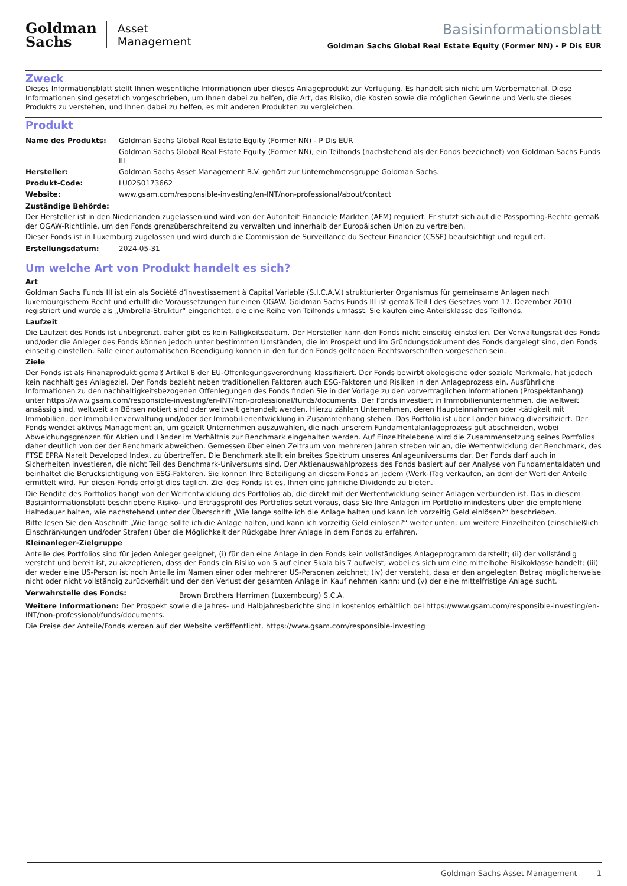Goldman
Sachs
Asset
Management
Basisinformationsblatt
Goldman Sachs Global Real Estate Equity (Former NN) - P Dis EUR
Zweck
Dieses Informationsblatt stellt Ihnen wesentliche Informationen über dieses Anlageprodukt zur Verfügung. Es handelt sich nicht um Werbematerial. Diese Informationen sind gesetzlich vorgeschrieben, um Ihnen dabei zu helfen, die Art, das Risiko, die Kosten sowie die möglichen Gewinne und Verluste dieses Produkts zu verstehen, und Ihnen dabei zu helfen, es mit anderen Produkten zu vergleichen.
Produkt
| Name des Produkts: | Goldman Sachs Global Real Estate Equity (Former NN) - P Dis EUR Goldman Sachs Global Real Estate Equity (Former NN), ein Teilfonds (nachstehend als der Fonds bezeichnet) von Goldman Sachs Funds III |
| Hersteller: | Goldman Sachs Asset Management B.V. gehört zur Unternehmensgruppe Goldman Sachs. |
| Produkt-Code: | LU0250173662 |
| Website: | www.gsam.com/responsible-investing/en-INT/non-professional/about/contact |
Zuständige Behörde:
Der Hersteller ist in den Niederlanden zugelassen und wird von der Autoriteit Financiële Markten (AFM) reguliert. Er stützt sich auf die Passporting-Rechte gemäß der OGAW-Richtlinie, um den Fonds grenzüberschreitend zu verwalten und innerhalb der Europäischen Union zu vertreiben.
Dieser Fonds ist in Luxemburg zugelassen und wird durch die Commission de Surveillance du Secteur Financier (CSSF) beaufsichtigt und reguliert.
| Erstellungsdatum: | 2024-05-31 |
Um welche Art von Produkt handelt es sich?
Art
Goldman Sachs Funds III ist ein als Société d’Investissement à Capital Variable (S.I.C.A.V.) strukturierter Organismus für gemeinsame Anlagen nach luxemburgischem Recht und erfüllt die Voraussetzungen für einen OGAW. Goldman Sachs Funds III ist gemäß Teil I des Gesetzes vom 17. Dezember 2010 registriert und wurde als „Umbrella-Struktur“ eingerichtet, die eine Reihe von Teilfonds umfasst. Sie kaufen eine Anteilsklasse des Teilfonds.
Laufzeit
Die Laufzeit des Fonds ist unbegrenzt, daher gibt es kein Fälligkeitsdatum. Der Hersteller kann den Fonds nicht einseitig einstellen. Der Verwaltungsrat des Fonds und/oder die Anleger des Fonds können jedoch unter bestimmten Umständen, die im Prospekt und im Gründungsdokument des Fonds dargelegt sind, den Fonds einseitig einstellen. Fälle einer automatischen Beendigung können in den für den Fonds geltenden Rechtsvorschriften vorgesehen sein.
Ziele
Der Fonds ist als Finanzprodukt gemäß Artikel 8 der EU-Offenlegungsverordnung klassifiziert. Der Fonds bewirbt ökologische oder soziale Merkmale, hat jedoch kein nachhaltiges Anlageziel. Der Fonds bezieht neben traditionellen Faktoren auch ESG-Faktoren und Risiken in den Anlageprozess ein. Ausführliche Informationen zu den nachhaltigkeitsbezogenen Offenlegungen des Fonds finden Sie in der Vorlage zu den vorvertraglichen Informationen (Prospektanhang) unter https://www.gsam.com/responsible-investing/en-INT/non-professional/funds/documents. Der Fonds investiert in Immobilienunternehmen, die weltweit ansässig sind, weltweit an Börsen notiert sind oder weltweit gehandelt werden. Hierzu zählen Unternehmen, deren Haupteinnahmen oder -tätigkeit mit Immobilien, der Immobilienverwaltung und/oder der Immobilienentwicklung in Zusammenhang stehen. Das Portfolio ist über Länder hinweg diversifiziert. Der Fonds wendet aktives Management an, um gezielt Unternehmen auszuwählen, die nach unserem Fundamentalanlageprozess gut abschneiden, wobei Abweichungsgrenzen für Aktien und Länder im Verhältnis zur Benchmark eingehalten werden. Auf Einzeltitelebene wird die Zusammensetzung seines Portfolios daher deutlich von der der Benchmark abweichen. Gemessen über einen Zeitraum von mehreren Jahren streben wir an, die Wertentwicklung der Benchmark, des FTSE EPRA Nareit Developed Index, zu übertreffen. Die Benchmark stellt ein breites Spektrum unseres Anlageuniversums dar. Der Fonds darf auch in Sicherheiten investieren, die nicht Teil des Benchmark-Universums sind. Der Aktienauswahlprozess des Fonds basiert auf der Analyse von Fundamentaldaten und beinhaltet die Berücksichtigung von ESG-Faktoren. Sie können Ihre Beteiligung an diesem Fonds an jedem (Werk-)Tag verkaufen, an dem der Wert der Anteile ermittelt wird. Für diesen Fonds erfolgt dies täglich. Ziel des Fonds ist es, Ihnen eine jährliche Dividende zu bieten.
Die Rendite des Portfolios hängt von der Wertentwicklung des Portfolios ab, die direkt mit der Wertentwicklung seiner Anlagen verbunden ist. Das in diesem Basisinformationsblatt beschriebene Risiko- und Ertragsprofil des Portfolios setzt voraus, dass Sie Ihre Anlagen im Portfolio mindestens über die empfohlene Haltedauer halten, wie nachstehend unter der Überschrift „Wie lange sollte ich die Anlage halten und kann ich vorzeitig Geld einlösen?“ beschrieben.
Bitte lesen Sie den Abschnitt „Wie lange sollte ich die Anlage halten, und kann ich vorzeitig Geld einlösen?“ weiter unten, um weitere Einzelheiten (einschließlich Einschränkungen und/oder Strafen) über die Möglichkeit der Rückgabe Ihrer Anlage in dem Fonds zu erfahren.
Kleinanleger-Zielgruppe
Anteile des Portfolios sind für jeden Anleger geeignet, (i) für den eine Anlage in den Fonds kein vollständiges Anlageprogramm darstellt; (ii) der vollständig versteht und bereit ist, zu akzeptieren, dass der Fonds ein Risiko von 5 auf einer Skala bis 7 aufweist, wobei es sich um eine mittelhohe Risikoklasse handelt; (iii) der weder eine US-Person ist noch Anteile im Namen einer oder mehrerer US-Personen zeichnet; (iv) der versteht, dass er den angelegten Betrag möglicherweise nicht oder nicht vollständig zurückerhält und der den Verlust der gesamten Anlage in Kauf nehmen kann; und (v) der eine mittelfristige Anlage sucht.
| Verwahrstelle des Fonds: | Brown Brothers Harriman (Luxembourg) S.C.A. |
Weitere Informationen: Der Prospekt sowie die Jahres- und Halbjahresberichte sind in kostenlos erhältlich bei https://www.gsam.com/responsible-investing/en-INT/non-professional/funds/documents.
Die Preise der Anteile/Fonds werden auf der Website veröffentlicht. https://www.gsam.com/responsible-investing
Goldman Sachs Asset Management 1